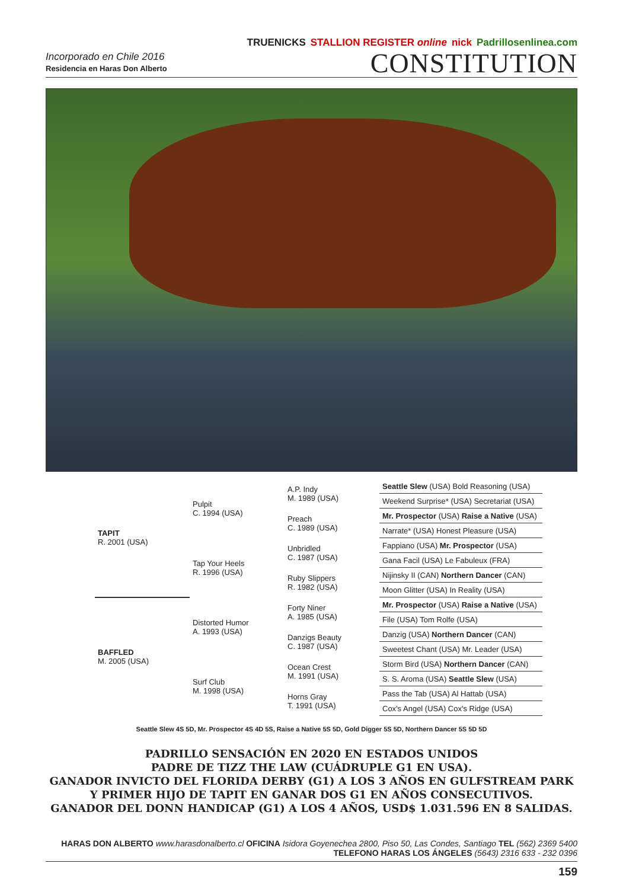Incorporado en Chile 2016
Residencia en Haras Don Alberto
TRUENICKS STALLION REGISTER online nick Padrillosenlinea.com
CONSTITUTION
| TAPIT R. 2001 (USA) | Pulpit C. 1994 (USA) | A.P. Indy M. 1989 (USA) | Seattle Slew (USA) Bold Reasoning (USA) |
| | | | Weekend Surprise* (USA) Secretariat (USA) |
| | | Preach C. 1989 (USA) | Mr. Prospector (USA) Raise a Native (USA) |
| | | | Narrate* (USA) Honest Pleasure (USA) |
| | Tap Your Heels R. 1996 (USA) | Unbridled C. 1987 (USA) | Fappiano (USA) Mr. Prospector (USA) |
| | | | Gana Facil (USA) Le Fabuleux (FRA) |
| | | Ruby Slippers R. 1982 (USA) | Nijinsky II (CAN) Northern Dancer (CAN) |
| | | | Moon Glitter (USA) In Reality (USA) |
| BAFFLED M. 2005 (USA) | Distorted Humor A. 1993 (USA) | Forty Niner A. 1985 (USA) | Mr. Prospector (USA) Raise a Native (USA) |
| | | | File (USA) Tom Rolfe (USA) |
| | | Danzigs Beauty C. 1987 (USA) | Danzig (USA) Northern Dancer (CAN) |
| | | | Sweetest Chant (USA) Mr. Leader (USA) |
| | Surf Club M. 1998 (USA) | Ocean Crest M. 1991 (USA) | Storm Bird (USA) Northern Dancer (CAN) |
| | | | S. S. Aroma (USA) Seattle Slew (USA) |
| | | Horns Gray T. 1991 (USA) | Pass the Tab (USA) Al Hattab (USA) |
| | | | Cox's Angel (USA) Cox's Ridge (USA) |
Seattle Slew 4S 5D, Mr. Prospector 4S 4D 5S, Raise a Native 5S 5D, Gold Digger 5S 5D, Northern Dancer 5S 5D 5D
PADRILLO SENSACIÓN EN 2020 EN ESTADOS UNIDOS
PADRE DE TIZZ THE LAW (CUÁDRUPLE G1 EN USA).
GANADOR INVICTO DEL FLORIDA DERBY (G1) A LOS 3 AÑOS EN GULFSTREAM PARK
Y PRIMER HIJO DE TAPIT EN GANAR DOS G1 EN AÑOS CONSECUTIVOS.
GANADOR DEL DONN HANDICAP (G1) A LOS 4 AÑOS, USD$ 1.031.596 EN 8 SALIDAS.
HARAS DON ALBERTO www.harasdonalberto.cl OFICINA Isidora Goyenechea 2800, Piso 50, Las Condes, Santiago TEL (562) 2369 5400
TELEFONO HARAS LOS ÁNGELES (5643) 2316 633 - 232 0396
159